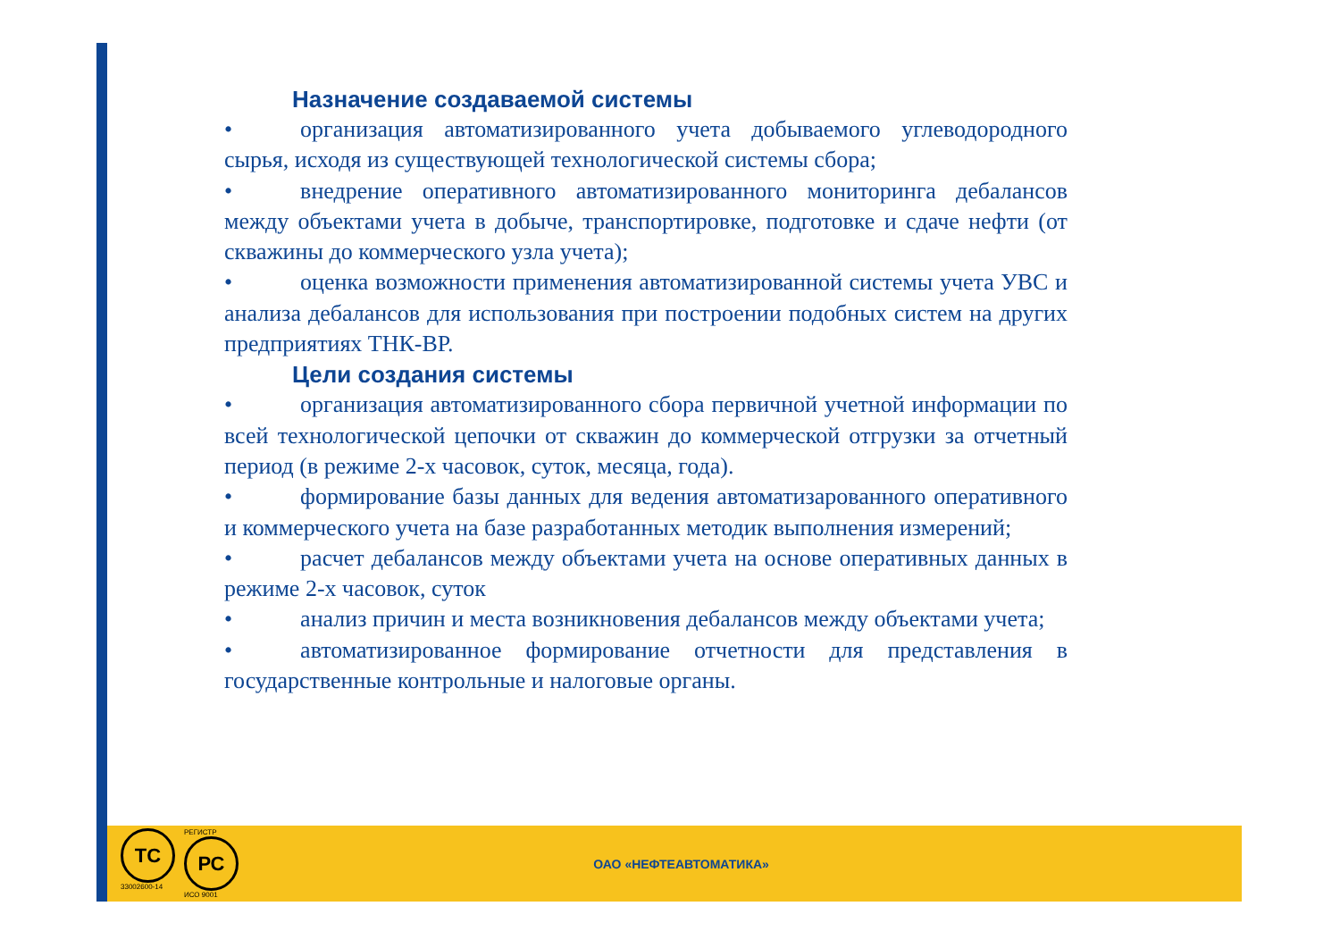Назначение создаваемой системы
• организация автоматизированного учета добываемого углеводородного сырья, исходя из существующей технологической системы сбора;
• внедрение оперативного автоматизированного мониторинга дебалансов между объектами учета в добыче, транспортировке, подготовке и сдаче нефти (от скважины до коммерческого узла учета);
• оценка возможности применения автоматизированной системы учета УВС и анализа дебалансов для использования при построении подобных систем на других предприятиях ТНК-ВР.
Цели создания системы
• организация автоматизированного сбора первичной учетной информации по всей технологической цепочки от скважин до коммерческой отгрузки за отчетный период (в режиме 2-х часовок, суток, месяца, года).
• формирование базы данных для ведения автоматизарованного оперативного и коммерческого учета на базе разработанных методик выполнения измерений;
• расчет дебалансов между объектами учета на основе оперативных данных в режиме 2-х часовок, суток
• анализ причин и места возникновения дебалансов между объектами учета;
• автоматизированное формирование отчетности для представления в государственные контрольные и налоговые органы.
ТС
33002600-14
РЕГИСТР
РС
ИСО 9001
ОАО «НЕФТЕАВТОМАТИКА»